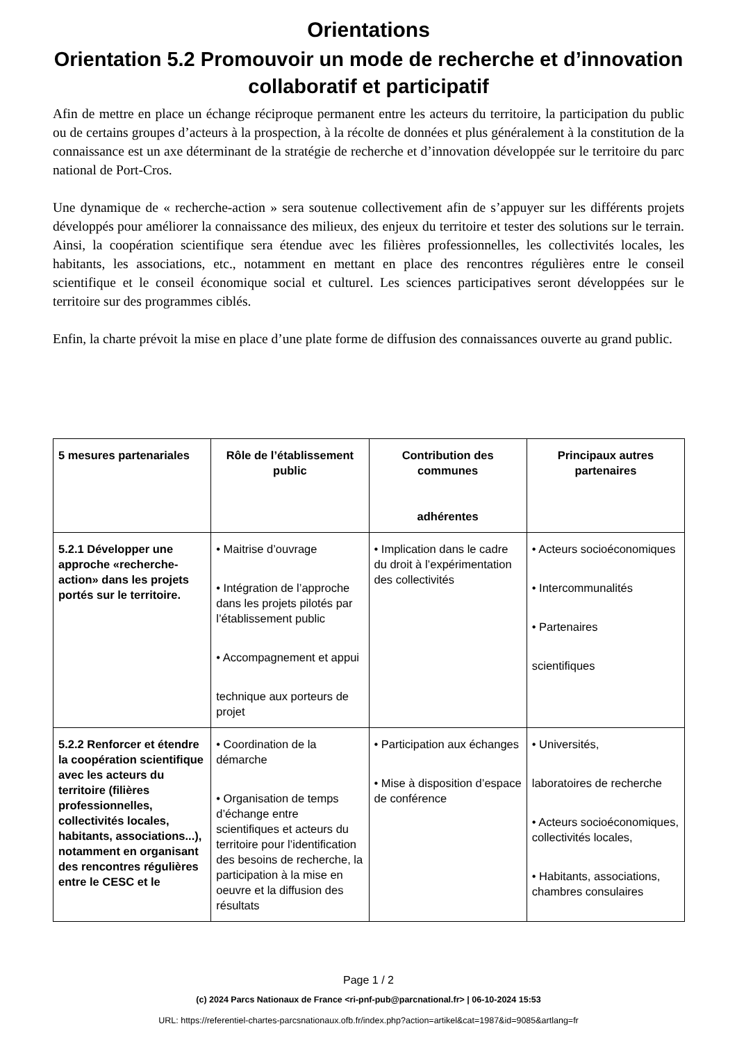Orientations
Orientation 5.2 Promouvoir un mode de recherche et d’innovation collaboratif et participatif
Afin de mettre en place un échange réciproque permanent entre les acteurs du territoire, la participation du public ou de certains groupes d’acteurs à la prospection, à la récolte de données et plus généralement à la constitution de la connaissance est un axe déterminant de la stratégie de recherche et d’innovation développée sur le territoire du parc national de Port-Cros.
Une dynamique de « recherche-action » sera soutenue collectivement afin de s’appuyer sur les différents projets développés pour améliorer la connaissance des milieux, des enjeux du territoire et tester des solutions sur le terrain. Ainsi, la coopération scientifique sera étendue avec les filières professionnelles, les collectivités locales, les habitants, les associations, etc., notamment en mettant en place des rencontres régulières entre le conseil scientifique et le conseil économique social et culturel. Les sciences participatives seront développées sur le territoire sur des programmes ciblés.
Enfin, la charte prévoit la mise en place d’une plate forme de diffusion des connaissances ouverte au grand public.
| 5 mesures partenariales | Rôle de l’établissement public | Contribution des communes adhérentes | Principaux autres partenaires |
| --- | --- | --- | --- |
| 5.2.1 Développer une approche «recherche-action» dans les projets portés sur le territoire. | • Maitrise d’ouvrage • Intégration de l’approche dans les projets pilotés par l’établissement public • Accompagnement et appui technique aux porteurs de projet | • Implication dans le cadre du droit à l’expérimentation des collectivités | • Acteurs socioéconomiques • Intercommunalités • Partenaires scientifiques |
| 5.2.2 Renforcer et étendre la coopération scientifique avec les acteurs du territoire (filières professionnelles, collectivités locales, habitants, associations...), notamment en organisant des rencontres régulières entre le CESC et le | • Coordination de la démarche • Organisation de temps d’échange entre scientifiques et acteurs du territoire pour l’identification des besoins de recherche, la participation à la mise en oeuvre et la diffusion des résultats | • Participation aux échanges • Mise à disposition d’espace de conférence | • Universités, laboratoires de recherche • Acteurs socioéconomiques, collectivités locales, • Habitants, associations, chambres consulaires |
Page 1 / 2
(c) 2024 Parcs Nationaux de France <ri-pnf-pub@parcnational.fr> | 06-10-2024 15:53
URL: https://referentiel-chartes-parcsnationaux.ofb.fr/index.php?action=artikel&cat=1987&id=9085&artlang=fr